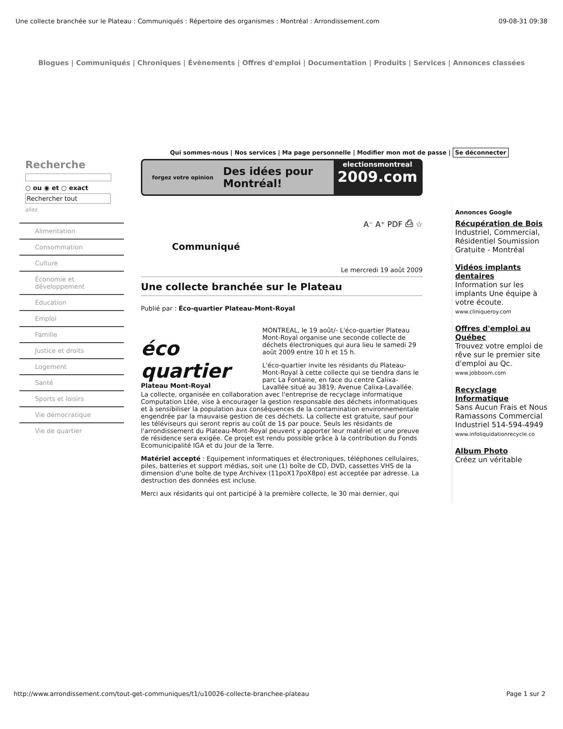Une collecte branchée sur le Plateau : Communiqués : Répertoire des organismes : Montréal : Arrondissement.com 09-08-31 09:38
Blogues | Communiqués | Chroniques | Évènements | Offres d'emploi | Documentation | Produits | Services | Annonces classées
Qui sommes-nous | Nos services | Ma page personnelle | Modifier mon mot de passe | Se déconnecter
Recherche
○ ou ◉ et ○ exact
Rechercher tout
allez
Alimentation
Consommation
Culture
Économie et développement
Éducation
Emploi
Famille
Justice et droits
Logement
Santé
Sports et loisirs
Vie démocratique
Vie de quartier
forgez votre opinion Des idées pour Montréal! electionsmontreal
2009.com
A⁻ A⁺ PDF ⎙ ☆
Communiqué
Le mercredi 19 août 2009
Une collecte branchée sur le Plateau
Publié par : Éco-quartier Plateau-Mont-Royal
éco quartier
Plateau Mont-Royal
MONTREAL, le 19 août/- L'éco-quartier Plateau Mont-Royal organise une seconde collecte de déchets électroniques qui aura lieu le samedi 29 août 2009 entre 10 h et 15 h.
L'éco-quartier invite les résidants du Plateau-Mont-Royal à cette collecte qui se tiendra dans le parc La Fontaine, en face du centre Calixa-Lavallée situé au 3819, Avenue Calixa-Lavallée. La collecte, organisée en collaboration avec l'entreprise de recyclage informatique Computation Ltée, vise à encourager la gestion responsable des déchets informatiques et à sensibiliser la population aux conséquences de la contamination environnementale engendrée par la mauvaise gestion de ces déchets. La collecte est gratuite, sauf pour les téléviseurs qui seront repris au coût de 1$ par pouce. Seuls les résidants de l'arrondissement du Plateau-Mont-Royal peuvent y apporter leur matériel et une preuve de résidence sera exigée. Ce projet est rendu possible grâce à la contribution du Fonds Ecomunicipalité IGA et du Jour de la Terre.
Matériel accepté : Equipement informatiques et électroniques, téléphones cellulaires, piles, batteries et support médias, soit une (1) boîte de CD, DVD, cassettes VHS de la dimension d'une boîte de type Archivex (11poX17poX8po) est acceptée par adresse. La destruction des données est incluse.
Merci aux résidants qui ont participé à la première collecte, le 30 mai dernier, qui
Annonces Google
Récupération de Bois
Industriel, Commercial, Résidentiel Soumission Gratuite - Montréal
Vidéos implants dentaires
Information sur les implants Une équipe à votre écoute.
www.cliniqueroy.com
Offres d'emploi au Québec
Trouvez votre emploi de rêve sur le premier site d'emploi au Qc.
www.jobboom.com
Recyclage Informatique
Sans Aucun Frais et Nous Ramassons Commercial Industriel 514-594-4949
www.infoliquidationrecycle.co
Album Photo
Créez un véritable
http://www.arrondissement.com/tout-get-communiques/t1/u10026-collecte-branchee-plateau Page 1 sur 2